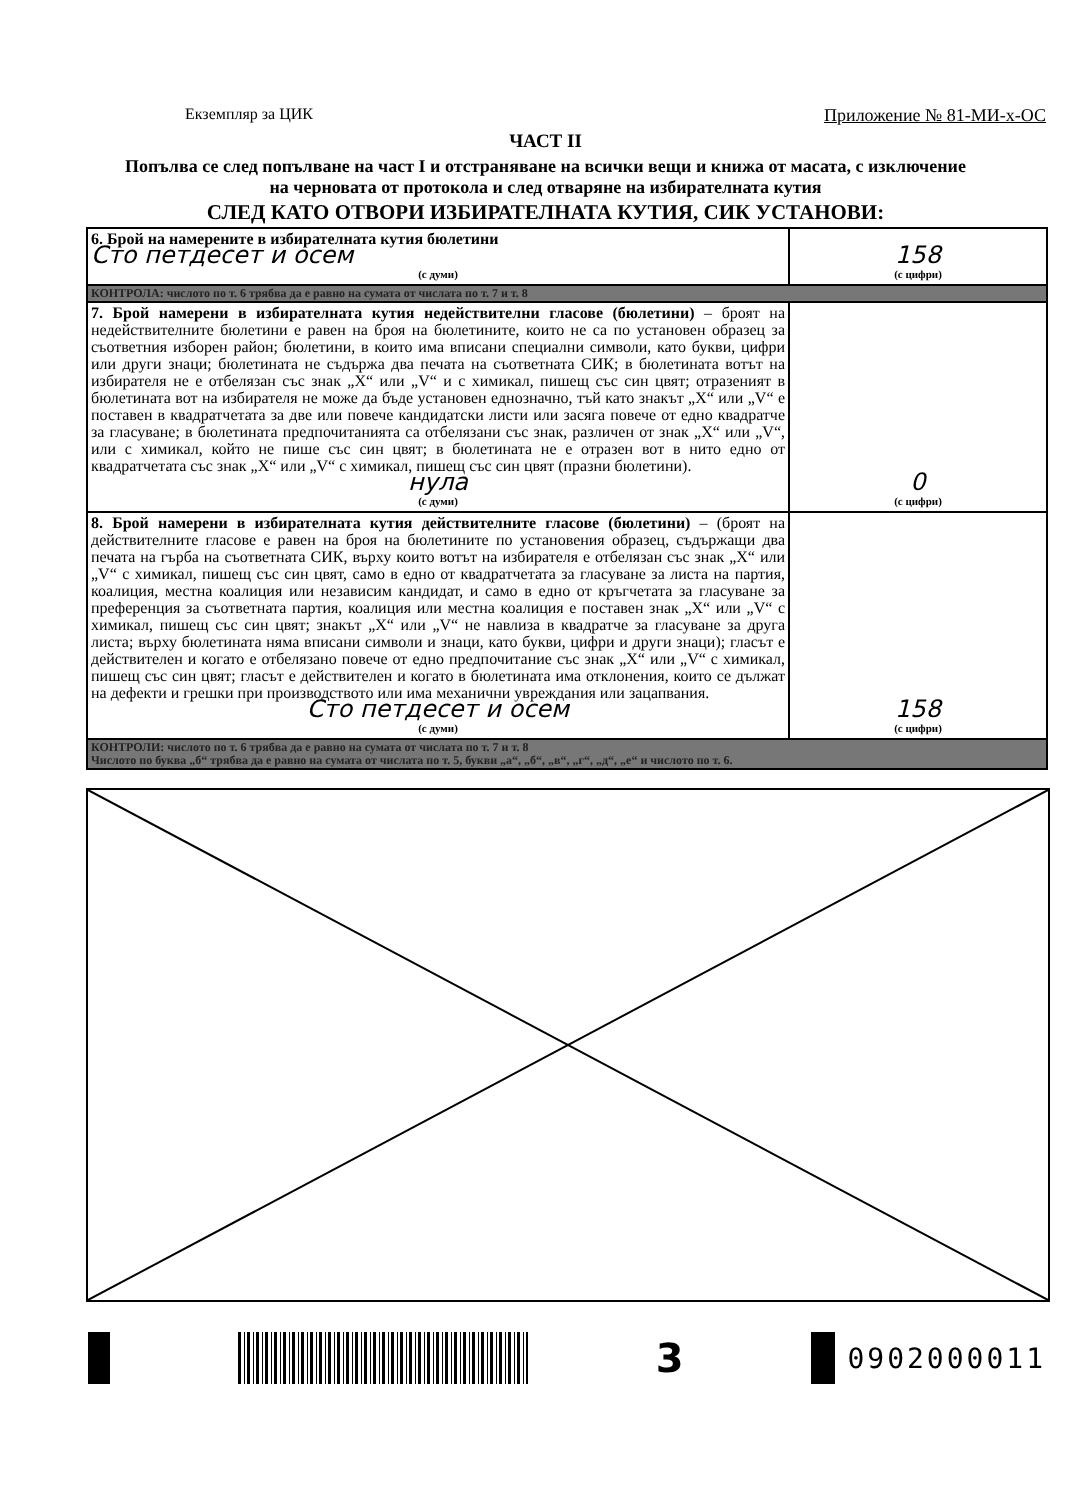Екземпляр за ЦИК Приложение № 81-МИ-х-ОС
ЧАСТ II
Попълва се след попълване на част I и отстраняване на всички вещи и книжа от масата, с изключение на черновата от протокола и след отваряне на избирателната кутия
СЛЕД КАТО ОТВОРИ ИЗБИРАТЕЛНАТА КУТИЯ, СИК УСТАНОВИ:
| 6. Брой на намерените в избирателната кутия бюлетини Сто петдесет и осем (с думи) | 158 (с цифри) |
| КОНТРОЛА: числото по т. 6 трябва да е равно на сумата от числата по т. 7 и т. 8 | |
| 7. Брой намерени в избирателната кутия недействителни гласове (бюлетини) – броят на недействителните бюлетини е равен на броя на бюлетините, които не са по установен образец за съответния изборен район; бюлетини, в които има вписани специални символи, като букви, цифри или други знаци; бюлетината не съдържа два печата на съответната СИК; в бюлетината вотът на избирателя не е отбелязан със знак „X“ или „V“ и с химикал, пишещ със син цвят; отразеният в бюлетината вот на избирателя не може да бъде установен еднозначно, тъй като знакът „X“ или „V“ е поставен в квадратчетата за две или повече кандидатски листи или засяга повече от едно квадратче за гласуване; в бюлетината предпочитанията са отбелязани със знак, различен от знак „X“ или „V“, или с химикал, който не пише със син цвят; в бюлетината не е отразен вот в нито едно от квадратчетата със знак „X“ или „V“ с химикал, пишещ със син цвят (празни бюлетини). нула (с думи) | 0 (с цифри) |
| 8. Брой намерени в избирателната кутия действителните гласове (бюлетини) – (броят на действителните гласове е равен на броя на бюлетините по установения образец, съдържащи два печата на гърба на съответната СИК, върху които вотът на избирателя е отбелязан със знак „X“ или „V“ с химикал, пишещ със син цвят, само в едно от квадратчетата за гласуване за листа на партия, коалиция, местна коалиция или независим кандидат, и само в едно от кръгчетата за гласуване за преференция за съответната партия, коалиция или местна коалиция е поставен знак „X“ или „V“ с химикал, пишещ със син цвят; знакът „X“ или „V“ не навлиза в квадратче за гласуване за друга листа; върху бюлетината няма вписани символи и знаци, като букви, цифри и други знаци); гласът е действителен и когато е отбелязано повече от едно предпочитание със знак „X“ или „V“ с химикал, пишещ със син цвят; гласът е действителен и когато в бюлетината има отклонения, които се дължат на дефекти и грешки при производството или има механични увреждания или зацапвания. Сто петдесет и осем (с думи) | 158 (с цифри) |
| КОНТРОЛИ: числото по т. 6 трябва да е равно на сумата от числата по т. 7 и т. 8 Числото по буква „б“ трябва да е равно на сумата от числата по т. 5, букви „а“, „б“, „в“, „г“, „д“, „е“ и числото по т. 6. | |
3 0902000011